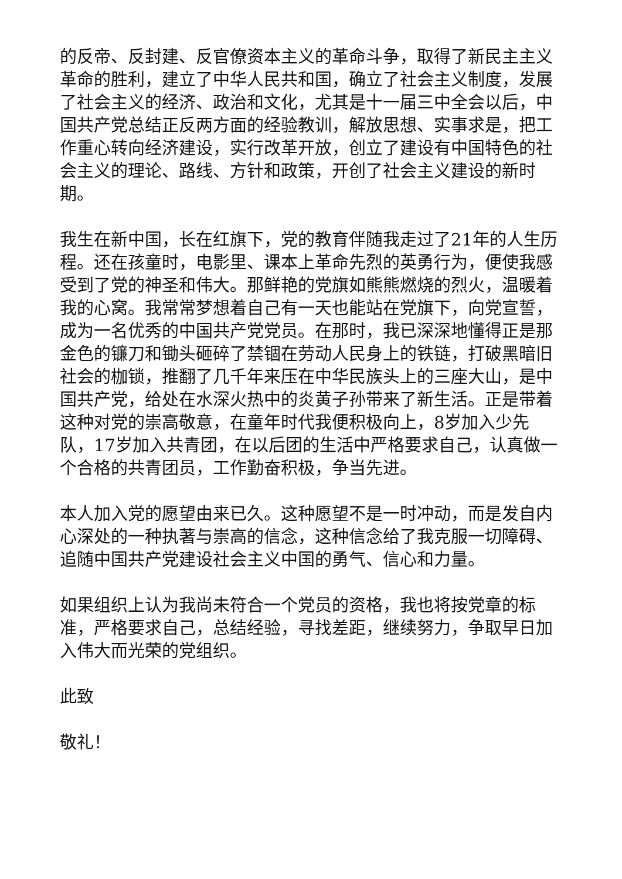的反帝、反封建、反官僚资本主义的革命斗争，取得了新民主主义革命的胜利，建立了中华人民共和国，确立了社会主义制度，发展了社会主义的经济、政治和文化，尤其是十一届三中全会以后，中国共产党总结正反两方面的经验教训，解放思想、实事求是，把工作重心转向经济建设，实行改革开放，创立了建设有中国特色的社会主义的理论、路线、方针和政策，开创了社会主义建设的新时期。
我生在新中国，长在红旗下，党的教育伴随我走过了21年的人生历程。还在孩童时，电影里、课本上革命先烈的英勇行为，便使我感受到了党的神圣和伟大。那鲜艳的党旗如熊熊燃烧的烈火，温暖着我的心窝。我常常梦想着自己有一天也能站在党旗下，向党宣誓，成为一名优秀的中国共产党党员。在那时，我已深深地懂得正是那金色的镰刀和锄头砸碎了禁锢在劳动人民身上的铁链，打破黑暗旧社会的枷锁，推翻了几千年来压在中华民族头上的三座大山，是中国共产党，给处在水深火热中的炎黄子孙带来了新生活。正是带着这种对党的崇高敬意，在童年时代我便积极向上，8岁加入少先队，17岁加入共青团，在以后团的生活中严格要求自己，认真做一个合格的共青团员，工作勤奋积极，争当先进。
本人加入党的愿望由来已久。这种愿望不是一时冲动，而是发自内心深处的一种执著与崇高的信念，这种信念给了我克服一切障碍、追随中国共产党建设社会主义中国的勇气、信心和力量。
如果组织上认为我尚未符合一个党员的资格，我也将按党章的标准，严格要求自己，总结经验，寻找差距，继续努力，争取早日加入伟大而光荣的党组织。
此致
敬礼！